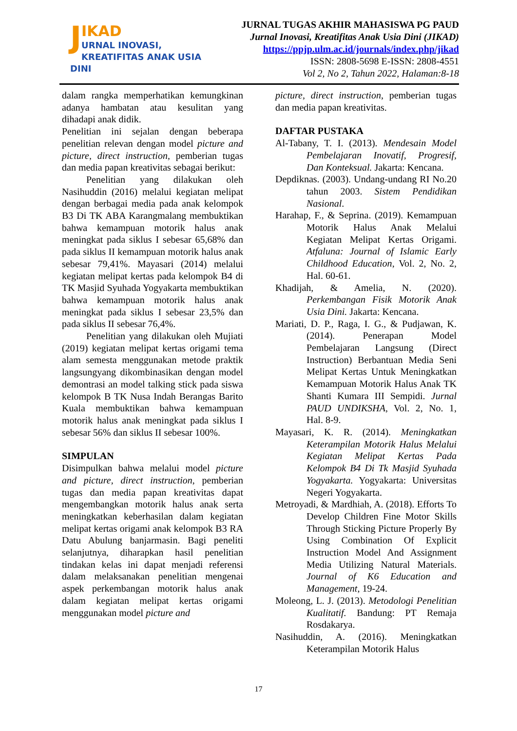J
IKAD
URNAL INOVASI,
KREATIFITAS ANAK USIA DINI
JURNAL TUGAS AKHIR MAHASISWA PG PAUD
Jurnal Inovasi, Kreatifitas Anak Usia Dini (JIKAD)
https://ppjp.ulm.ac.id/journals/index.php/jikad
ISSN: 2808-5698 E-ISSN: 2808-4551
Vol 2, No 2, Tahun 2022, Halaman:8-18
dalam rangka memperhatikan kemungkinan adanya hambatan atau kesulitan yang dihadapi anak didik.
Penelitian ini sejalan dengan beberapa penelitian relevan dengan model picture and picture, direct instruction, pemberian tugas dan media papan kreativitas sebagai berikut:
Penelitian yang dilakukan oleh Nasihuddin (2016) melalui kegiatan melipat dengan berbagai media pada anak kelompok B3 Di TK ABA Karangmalang membuktikan bahwa kemampuan motorik halus anak meningkat pada siklus I sebesar 65,68% dan pada siklus II kemampuan motorik halus anak sebesar 79,41%. Mayasari (2014) melalui kegiatan melipat kertas pada kelompok B4 di TK Masjid Syuhada Yogyakarta membuktikan bahwa kemampuan motorik halus anak meningkat pada siklus I sebesar 23,5% dan pada siklus II sebesar 76,4%.
Penelitian yang dilakukan oleh Mujiati (2019) kegiatan melipat kertas origami tema alam semesta menggunakan metode praktik langsungyang dikombinasikan dengan model demontrasi an model talking stick pada siswa kelompok B TK Nusa Indah Berangas Barito Kuala membuktikan bahwa kemampuan motorik halus anak meningkat pada siklus I sebesar 56% dan siklus II sebesar 100%.
SIMPULAN
Disimpulkan bahwa melalui model picture and picture, direct instruction, pemberian tugas dan media papan kreativitas dapat mengembangkan motorik halus anak serta meningkatkan keberhasilan dalam kegiatan melipat kertas origami anak kelompok B3 RA Datu Abulung banjarmasin. Bagi peneliti selanjutnya, diharapkan hasil penelitian tindakan kelas ini dapat menjadi referensi dalam melaksanakan penelitian mengenai aspek perkembangan motorik halus anak dalam kegiatan melipat kertas origami menggunakan model picture and
picture, direct instruction, pemberian tugas dan media papan kreativitas.
DAFTAR PUSTAKA
Al-Tabany, T. I. (2013). Mendesain Model Pembelajaran Inovatif, Progresif, Dan Konteksual. Jakarta: Kencana.
Depdiknas. (2003). Undang-undang RI No.20 tahun 2003. Sistem Pendidikan Nasional.
Harahap, F., & Seprina. (2019). Kemampuan Motorik Halus Anak Melalui Kegiatan Melipat Kertas Origami. Atfaluna: Journal of Islamic Early Childhood Education, Vol. 2, No. 2, Hal. 60-61.
Khadijah, & Amelia, N. (2020). Perkembangan Fisik Motorik Anak Usia Dini. Jakarta: Kencana.
Mariati, D. P., Raga, I. G., & Pudjawan, K. (2014). Penerapan Model Pembelajaran Langsung (Direct Instruction) Berbantuan Media Seni Melipat Kertas Untuk Meningkatkan Kemampuan Motorik Halus Anak TK Shanti Kumara III Sempidi. Jurnal PAUD UNDIKSHA, Vol. 2, No. 1, Hal. 8-9.
Mayasari, K. R. (2014). Meningkatkan Keterampilan Motorik Halus Melalui Kegiatan Melipat Kertas Pada Kelompok B4 Di Tk Masjid Syuhada Yogyakarta. Yogyakarta: Universitas Negeri Yogyakarta.
Metroyadi, & Mardhiah, A. (2018). Efforts To Develop Children Fine Motor Skills Through Sticking Picture Properly By Using Combination Of Explicit Instruction Model And Assignment Media Utilizing Natural Materials. Journal of K6 Education and Management, 19-24.
Moleong, L. J. (2013). Metodologi Penelitian Kualitatif. Bandung: PT Remaja Rosdakarya.
Nasihuddin, A. (2016). Meningkatkan Keterampilan Motorik Halus
17